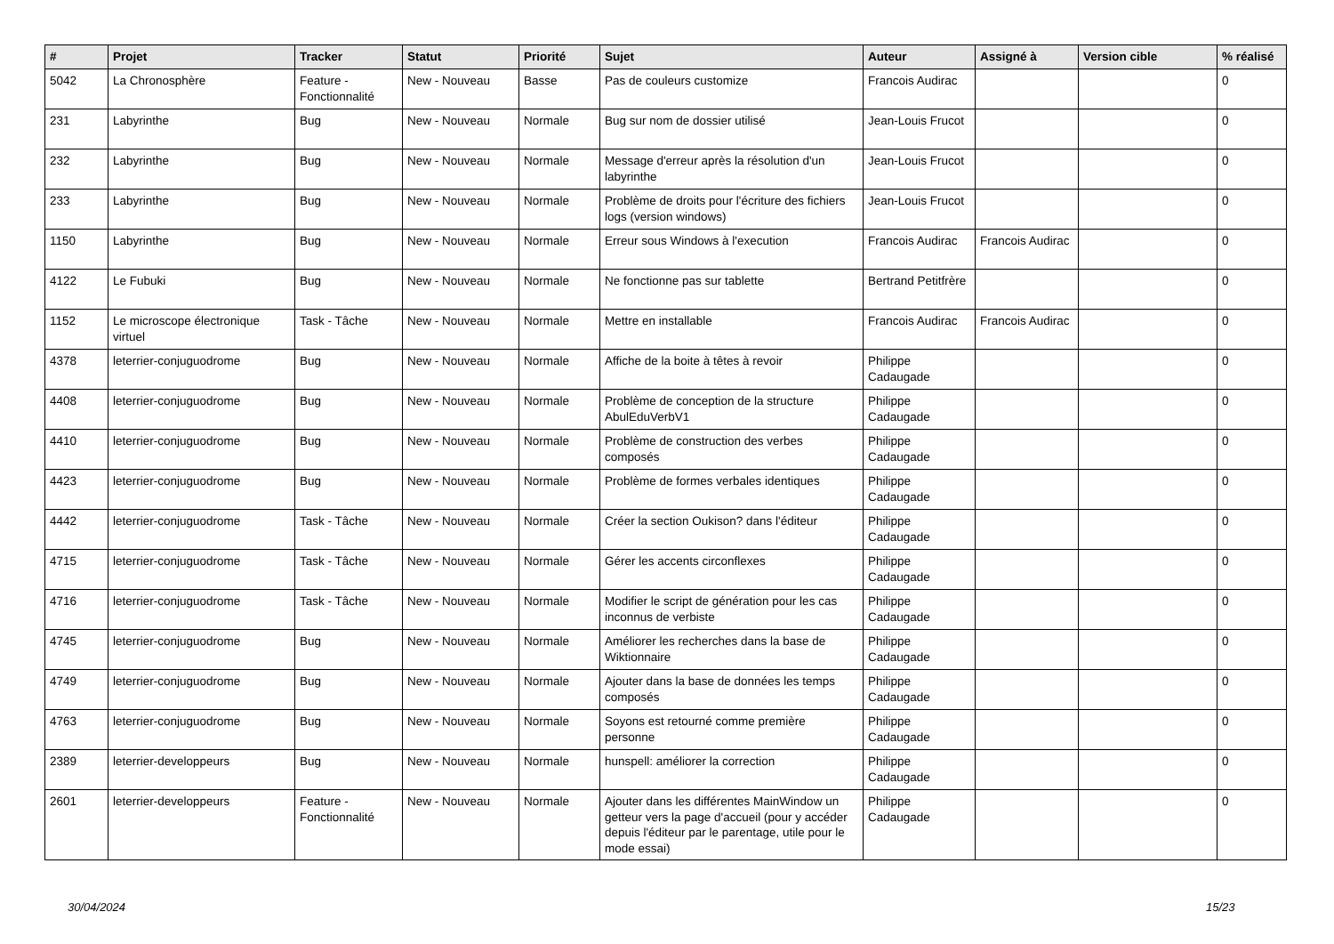| # | Projet | Tracker | Statut | Priorité | Sujet | Auteur | Assigné à | Version cible | % réalisé |
| --- | --- | --- | --- | --- | --- | --- | --- | --- | --- |
| 5042 | La Chronosphère | Feature - Fonctionnalité | New - Nouveau | Basse | Pas de couleurs customize | Francois Audirac | | | 0 |
| 231 | Labyrinthe | Bug | New - Nouveau | Normale | Bug sur nom de dossier utilisé | Jean-Louis Frucot | | | 0 |
| 232 | Labyrinthe | Bug | New - Nouveau | Normale | Message d'erreur après la résolution d'un labyrinthe | Jean-Louis Frucot | | | 0 |
| 233 | Labyrinthe | Bug | New - Nouveau | Normale | Problème de droits pour l'écriture des fichiers logs (version windows) | Jean-Louis Frucot | | | 0 |
| 1150 | Labyrinthe | Bug | New - Nouveau | Normale | Erreur sous Windows à l'execution | Francois Audirac | Francois Audirac | | 0 |
| 4122 | Le Fubuki | Bug | New - Nouveau | Normale | Ne fonctionne pas sur tablette | Bertrand Petitfrère | | | 0 |
| 1152 | Le microscope électronique virtuel | Task - Tâche | New - Nouveau | Normale | Mettre en installable | Francois Audirac | Francois Audirac | | 0 |
| 4378 | leterrier-conjuguodrome | Bug | New - Nouveau | Normale | Affiche de la boite à têtes à revoir | Philippe Cadaugade | | | 0 |
| 4408 | leterrier-conjuguodrome | Bug | New - Nouveau | Normale | Problème de conception de la structure AbulEduVerbV1 | Philippe Cadaugade | | | 0 |
| 4410 | leterrier-conjuguodrome | Bug | New - Nouveau | Normale | Problème de construction des verbes composés | Philippe Cadaugade | | | 0 |
| 4423 | leterrier-conjuguodrome | Bug | New - Nouveau | Normale | Problème de formes verbales identiques | Philippe Cadaugade | | | 0 |
| 4442 | leterrier-conjuguodrome | Task - Tâche | New - Nouveau | Normale | Créer la section Oukison? dans l'éditeur | Philippe Cadaugade | | | 0 |
| 4715 | leterrier-conjuguodrome | Task - Tâche | New - Nouveau | Normale | Gérer les accents circonflexes | Philippe Cadaugade | | | 0 |
| 4716 | leterrier-conjuguodrome | Task - Tâche | New - Nouveau | Normale | Modifier le script de génération pour les cas inconnus de verbiste | Philippe Cadaugade | | | 0 |
| 4745 | leterrier-conjuguodrome | Bug | New - Nouveau | Normale | Améliorer les recherches dans la base de Wiktionnaire | Philippe Cadaugade | | | 0 |
| 4749 | leterrier-conjuguodrome | Bug | New - Nouveau | Normale | Ajouter dans la base de données les temps composés | Philippe Cadaugade | | | 0 |
| 4763 | leterrier-conjuguodrome | Bug | New - Nouveau | Normale | Soyons est retourné comme première personne | Philippe Cadaugade | | | 0 |
| 2389 | leterrier-developpeurs | Bug | New - Nouveau | Normale | hunspell: améliorer la correction | Philippe Cadaugade | | | 0 |
| 2601 | leterrier-developpeurs | Feature - Fonctionnalité | New - Nouveau | Normale | Ajouter dans les différentes MainWindow un getteur vers la page d'accueil (pour y accéder depuis l'éditeur par le parentage, utile pour le mode essai) | Philippe Cadaugade | | | 0 |
30/04/2024 15/23